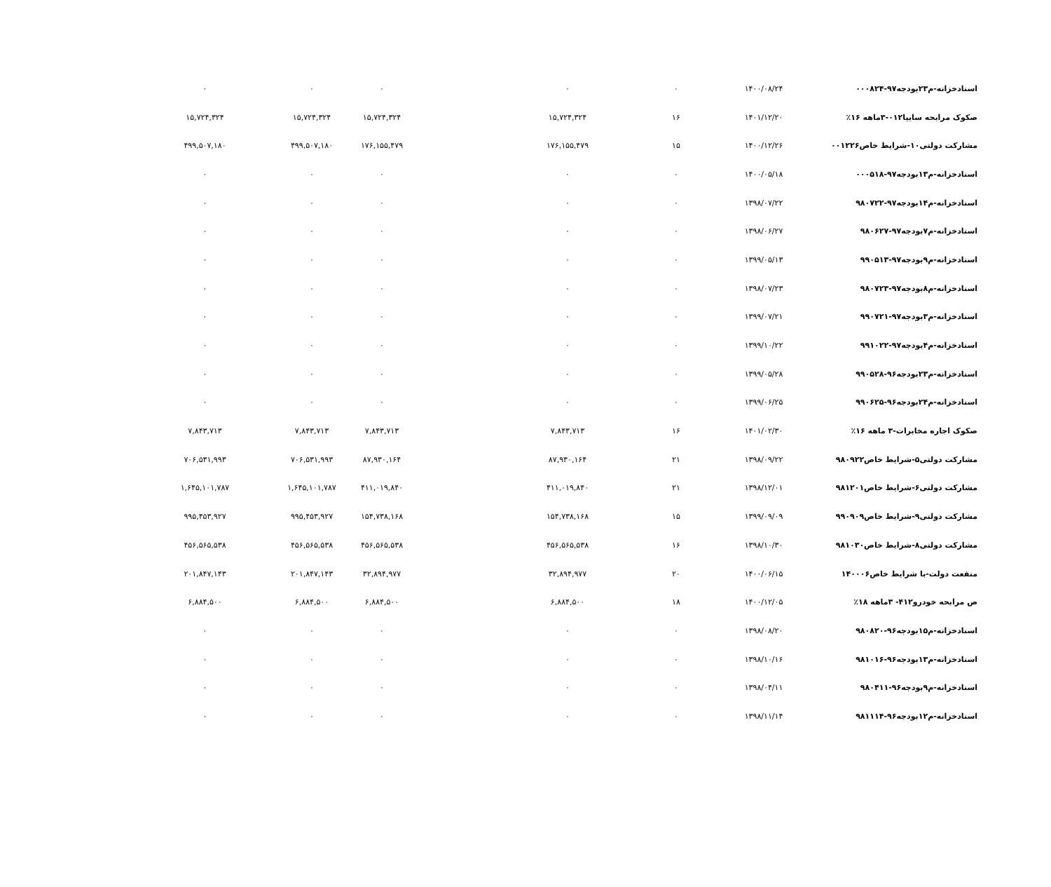| اسنادخزانه-م۲۳بودجه۹۷-۰۰۰۸۲۴ | ۱۴۰۰/۰۸/۲۴ | ۰ | ۰ | | ۰ | ۰ | ۰ |
| صکوک مرابحه سایپا۰۱۲-۳ماهه ۱۶٪ | ۱۴۰۱/۱۲/۲۰ | ۱۶ | ۱۵,۷۲۴,۳۲۴ | | ۱۵,۷۲۴,۳۲۴ | ۱۵,۷۲۴,۳۲۴ | ۱۵,۷۲۴,۳۲۴ |
| مشارکت دولتی۱۰-شرایط خاص۰۰۱۲۲۶ | ۱۴۰۰/۱۲/۲۶ | ۱۵ | ۱۷۶,۱۵۵,۴۷۹ | | ۱۷۶,۱۵۵,۴۷۹ | ۴۹۹,۵۰۷,۱۸۰ | ۴۹۹,۵۰۷,۱۸۰ |
| اسنادخزانه-م۱۳بودجه۹۷-۰۰۰۵۱۸ | ۱۴۰۰/۰۵/۱۸ | ۰ | ۰ | | ۰ | ۰ | ۰ |
| اسنادخزانه-م۱۴بودجه۹۷-۹۸۰۷۲۲ | ۱۳۹۸/۰۷/۲۲ | ۰ | ۰ | | ۰ | ۰ | ۰ |
| اسنادخزانه-م۷بودجه۹۷-۹۸۰۶۲۷ | ۱۳۹۸/۰۶/۲۷ | ۰ | ۰ | | ۰ | ۰ | ۰ |
| اسنادخزانه-م۹بودجه۹۷-۹۹۰۵۱۳ | ۱۳۹۹/۰۵/۱۳ | ۰ | ۰ | | ۰ | ۰ | ۰ |
| اسنادخزانه-م۸بودجه۹۷-۹۸۰۷۲۳ | ۱۳۹۸/۰۷/۲۳ | ۰ | ۰ | | ۰ | ۰ | ۰ |
| اسنادخزانه-م۳بودجه۹۷-۹۹۰۷۲۱ | ۱۳۹۹/۰۷/۲۱ | ۰ | ۰ | | ۰ | ۰ | ۰ |
| اسنادخزانه-م۴بودجه۹۷-۹۹۱۰۲۲ | ۱۳۹۹/۱۰/۲۲ | ۰ | ۰ | | ۰ | ۰ | ۰ |
| اسنادخزانه-م۲۳بودجه۹۶-۹۹۰۵۲۸ | ۱۳۹۹/۰۵/۲۸ | ۰ | ۰ | | ۰ | ۰ | ۰ |
| اسنادخزانه-م۲۴بودجه۹۶-۹۹۰۶۲۵ | ۱۳۹۹/۰۶/۲۵ | ۰ | ۰ | | ۰ | ۰ | ۰ |
| صکوک اجاره مخابرات-۳ ماهه ۱۶٪ | ۱۴۰۱/۰۲/۳۰ | ۱۶ | ۷,۸۴۳,۷۱۳ | | ۷,۸۴۳,۷۱۳ | ۷,۸۴۳,۷۱۳ | ۷,۸۴۳,۷۱۳ |
| مشارکت دولتی۵-شرایط خاص۹۸۰۹۲۲ | ۱۳۹۸/۰۹/۲۲ | ۲۱ | ۸۷,۹۳۰,۱۶۴ | | ۸۷,۹۳۰,۱۶۴ | ۷۰۶,۵۳۱,۹۹۳ | ۷۰۶,۵۳۱,۹۹۳ |
| مشارکت دولتی۶-شرایط خاص۹۸۱۲۰۱ | ۱۳۹۸/۱۲/۰۱ | ۲۱ | ۴۱۱,۰۱۹,۸۴۰ | | ۴۱۱,۰۱۹,۸۴۰ | ۱,۶۴۵,۱۰۱,۷۸۷ | ۱,۶۴۵,۱۰۱,۷۸۷ |
| مشارکت دولتی۹-شرایط خاص۹۹۰۹۰۹ | ۱۳۹۹/۰۹/۰۹ | ۱۵ | ۱۵۴,۷۳۸,۱۶۸ | | ۱۵۴,۷۳۸,۱۶۸ | ۹۹۵,۴۵۳,۹۲۷ | ۹۹۵,۴۵۳,۹۲۷ |
| مشارکت دولتی۸-شرایط خاص۹۸۱۰۳۰ | ۱۳۹۸/۱۰/۳۰ | ۱۶ | ۴۵۶,۵۶۵,۵۳۸ | | ۴۵۶,۵۶۵,۵۳۸ | ۴۵۶,۵۶۵,۵۳۸ | ۴۵۶,۵۶۵,۵۳۸ |
| منفعت دولت-با شرایط خاص۱۴۰۰۰۶ | ۱۴۰۰/۰۶/۱۵ | ۲۰ | ۳۲,۸۹۴,۹۷۷ | | ۳۲,۸۹۴,۹۷۷ | ۲۰۱,۸۴۷,۱۴۳ | ۲۰۱,۸۴۷,۱۴۳ |
| ص مرابحه خودرو۴۱۲- ۳ماهه ۱۸٪ | ۱۴۰۰/۱۲/۰۵ | ۱۸ | ۶,۸۸۴,۵۰۰ | | ۶,۸۸۴,۵۰۰ | ۶,۸۸۴,۵۰۰ | ۶,۸۸۴,۵۰۰ |
| اسنادخزانه-م۱۵بودجه۹۶-۹۸۰۸۲۰ | ۱۳۹۸/۰۸/۲۰ | ۰ | ۰ | | ۰ | ۰ | ۰ |
| اسنادخزانه-م۱۳بودجه۹۶-۹۸۱۰۱۶ | ۱۳۹۸/۱۰/۱۶ | ۰ | ۰ | | ۰ | ۰ | ۰ |
| اسنادخزانه-م۹بودجه۹۶-۹۸۰۴۱۱ | ۱۳۹۸/۰۴/۱۱ | ۰ | ۰ | | ۰ | ۰ | ۰ |
| اسنادخزانه-م۱۲بودجه۹۶-۹۸۱۱۱۴ | ۱۳۹۸/۱۱/۱۴ | ۰ | ۰ | | ۰ | ۰ | ۰ |